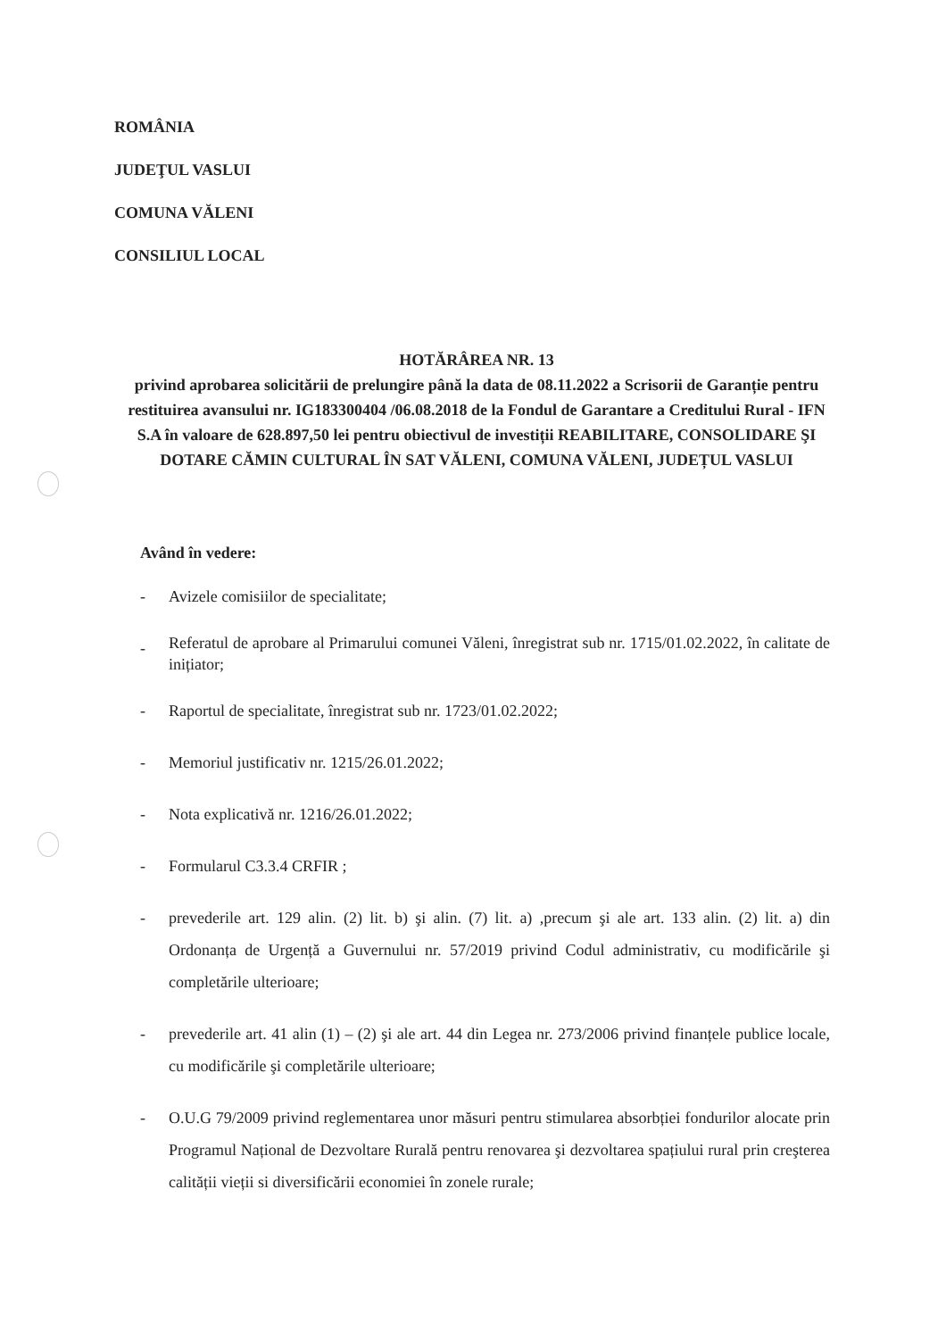ROMÂNIA
JUDEŢUL VASLUI
COMUNA VĂLENI
CONSILIUL LOCAL
HOTĂRÂREA NR. 13
privind aprobarea solicitării de prelungire până la data de 08.11.2022 a Scrisorii de Garanție pentru restituirea avansului nr. IG183300404 /06.08.2018 de la Fondul de Garantare a Creditului Rural - IFN S.A în valoare de 628.897,50 lei pentru obiectivul de investiții REABILITARE, CONSOLIDARE ŞI DOTARE CĂMIN CULTURAL ÎN SAT VĂLENI, COMUNA VĂLENI, JUDEȚUL VASLUI
Având în vedere:
- Avizele comisiilor de specialitate;
- Referatul de aprobare al Primarului comunei Văleni, înregistrat sub nr. 1715/01.02.2022, în calitate de inițiator;
- Raportul de specialitate, înregistrat sub nr. 1723/01.02.2022;
- Memoriul justificativ nr. 1215/26.01.2022;
- Nota explicativă nr. 1216/26.01.2022;
- Formularul C3.3.4 CRFIR ;
- prevederile art. 129 alin. (2) lit. b) şi alin. (7) lit. a) ,precum şi ale art. 133 alin. (2) lit. a) din Ordonanța de Urgență a Guvernului nr. 57/2019 privind Codul administrativ, cu modificările şi completările ulterioare;
- prevederile art. 41 alin (1) – (2) şi ale art. 44 din Legea nr. 273/2006 privind finanțele publice locale, cu modificările şi completările ulterioare;
- O.U.G 79/2009 privind reglementarea unor măsuri pentru stimularea absorbției fondurilor alocate prin Programul Național de Dezvoltare Rurală pentru renovarea şi dezvoltarea spațiului rural prin creşterea calității vieții si diversificării economiei în zonele rurale;